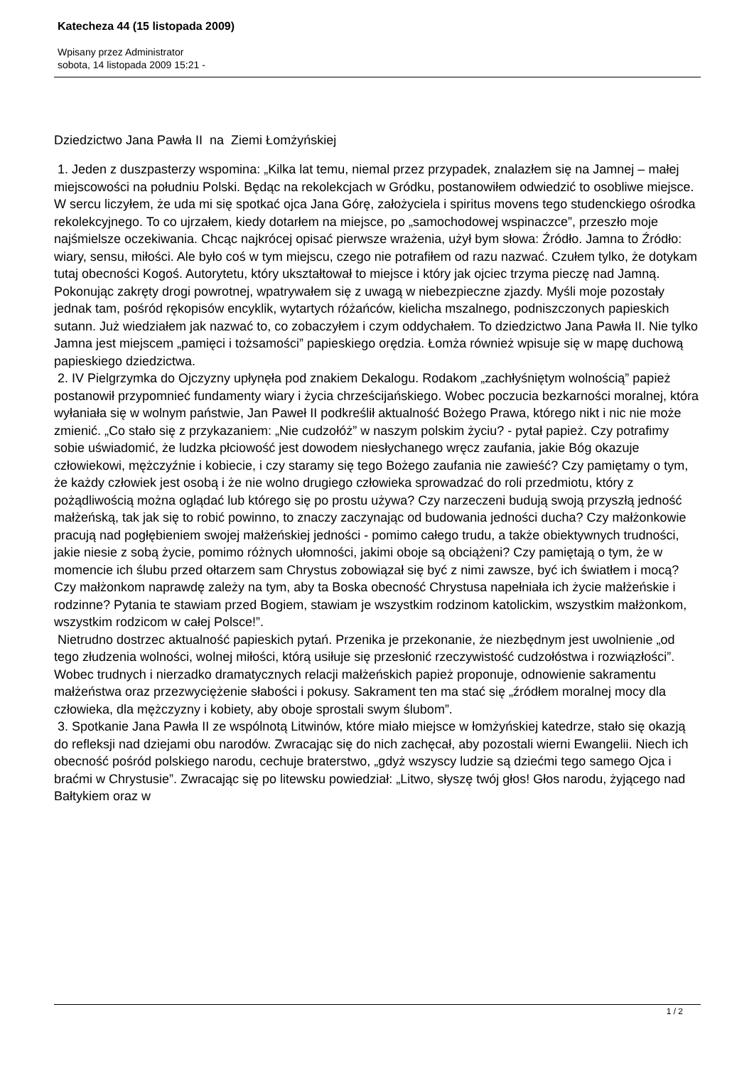Katecheza 44 (15 listopada 2009)
Wpisany przez Administrator
sobota, 14 listopada 2009 15:21 -
Dziedzictwo Jana Pawła II na Ziemi Łomżyńskiej
1. Jeden z duszpasterzy wspomina: „Kilka lat temu, niemal przez przypadek, znalazłem się na Jamnej – małej miejscowości na południu Polski. Będąc na rekolekcjach w Gródku, postanowiłem odwiedzić to osobliwe miejsce. W sercu liczyłem, że uda mi się spotkać ojca Jana Górę, założyciela i spiritus movens tego studenckiego ośrodka rekolekcyjnego. To co ujrzałem, kiedy dotarłem na miejsce, po „samochodowej wspinaczce”, przeszło moje najśmielsze oczekiwania. Chcąc najkrócej opisać pierwsze wrażenia, użył bym słowa: Źródło. Jamna to Źródło: wiary, sensu, miłości. Ale było coś w tym miejscu, czego nie potrafiłem od razu nazwać. Czułem tylko, że dotykam tutaj obecności Kogoś. Autorytetu, który ukształtował to miejsce i który jak ojciec trzyma pieczę nad Jamną. Pokonując zakręty drogi powrotnej, wpatrywałem się z uwagą w niebezpieczne zjazdy. Myśli moje pozostały jednak tam, pośród rękopisów encyklik, wytartych różańców, kielicha mszalnego, podniszczonych papieskich sutann. Już wiedziałem jak nazwać to, co zobaczyłem i czym oddychałem. To dziedzictwo Jana Pawła II. Nie tylko Jamna jest miejscem „pamięci i tożsamości” papieskiego orędzia. Łomża również wpisuje się w mapę duchową papieskiego dziedzictwa.
2. IV Pielgrzymka do Ojczyzny upłynęła pod znakiem Dekalogu. Rodakom „zachłyśniętym wolnością” papież postanowił przypomnieć fundamenty wiary i życia chrześcijańskiego. Wobec poczucia bezkarności moralnej, która wyłaniała się w wolnym państwie, Jan Paweł II podkreślił aktualność Bożego Prawa, którego nikt i nic nie może zmienić. „Co stało się z przykazaniem: „Nie cudzołóż” w naszym polskim życiu? - pytał papież. Czy potrafimy sobie uświadomić, że ludzka płciowość jest dowodem niesłychanego wręcz zaufania, jakie Bóg okazuje człowiekowi, mężczyźnie i kobiecie, i czy staramy się tego Bożego zaufania nie zawieść? Czy pamiętamy o tym, że każdy człowiek jest osobą i że nie wolno drugiego człowieka sprowadzać do roli przedmiotu, który z pożądliwością można oglądać lub którego się po prostu używa? Czy narzeczeni budują swoją przyszłą jedność małżeńską, tak jak się to robić powinno, to znaczy zaczynając od budowania jedności ducha? Czy małżonkowie pracują nad pogłębieniem swojej małżeńskiej jedności - pomimo całego trudu, a także obiektywnych trudności, jakie niesie z sobą życie, pomimo różnych ułomności, jakimi oboje są obciążeni? Czy pamiętają o tym, że w momencie ich ślubu przed ołtarzem sam Chrystus zobowiązał się być z nimi zawsze, być ich światłem i mocą? Czy małżonkom naprawdę zależy na tym, aby ta Boska obecność Chrystusa napełniała ich życie małżeńskie i rodzinne? Pytania te stawiam przed Bogiem, stawiam je wszystkim rodzinom katolickim, wszystkim małżonkom, wszystkim rodzicom w całej Polsce!”.
Nietrudno dostrzec aktualność papieskich pytań. Przenika je przekonanie, że niezbędnym jest uwolnienie „od tego złudzenia wolności, wolnej miłości, którą usiłuje się przesłonić rzeczywistość cudzołóstwa i rozwiązłości”. Wobec trudnych i nierzadko dramatycznych relacji małżeńskich papież proponuje, odnowienie sakramentu małżeństwa oraz przezwyciężenie słabości i pokusy. Sakrament ten ma stać się „źródłem moralnej mocy dla człowieka, dla mężczyzny i kobiety, aby oboje sprostali swym ślubom”.
3. Spotkanie Jana Pawła II ze wspólnotą Litwinów, które miało miejsce w łomżyńskiej katedrze, stało się okazją do refleksji nad dziejami obu narodów. Zwracając się do nich zachęcał, aby pozostali wierni Ewangelii. Niech ich obecność pośród polskiego narodu, cechuje braterstwo, „gdyż wszyscy ludzie są dziećmi tego samego Ojca i braćmi w Chrystusie”. Zwracając się po litewsku powiedział: „Litwo, słyszę twój głos! Głos narodu, żyjącego nad Bałtykiem oraz w
1 / 2